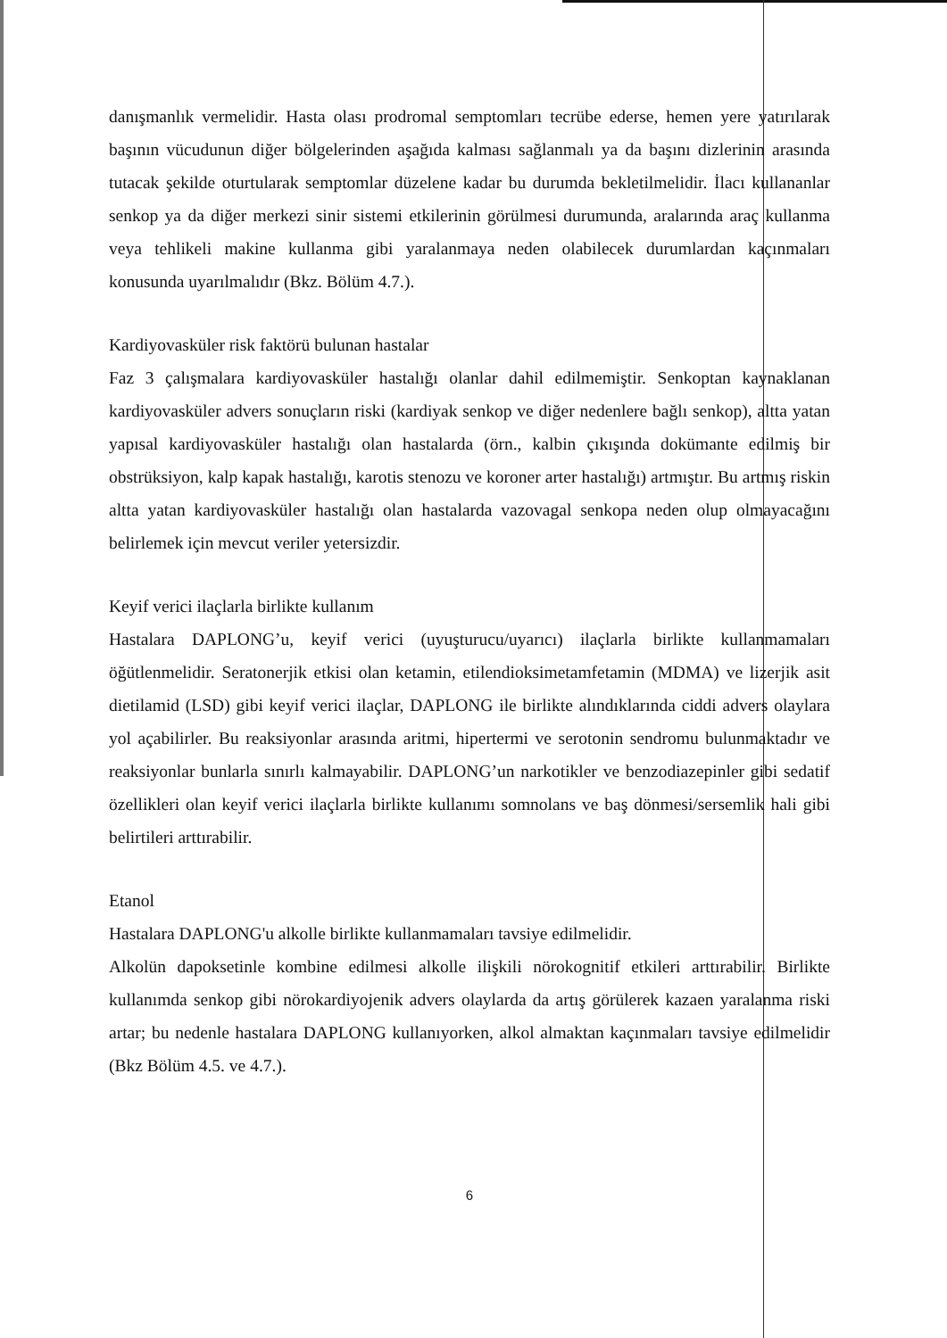danışmanlık vermelidir. Hasta olası prodromal semptomları tecrübe ederse, hemen yere yatırılarak başının vücudunun diğer bölgelerinden aşağıda kalması sağlanmalı ya da başını dizlerinin arasında tutacak şekilde oturtularak semptomlar düzelene kadar bu durumda bekletilmelidir. İlacı kullananlar senkop ya da diğer merkezi sinir sistemi etkilerinin görülmesi durumunda, aralarında araç kullanma veya tehlikeli makine kullanma gibi yaralanmaya neden olabilecek durumlardan kaçınmaları konusunda uyarılmalıdır (Bkz. Bölüm 4.7.).
Kardiyovasküler risk faktörü bulunan hastalar
Faz 3 çalışmalara kardiyovasküler hastalığı olanlar dahil edilmemiştir. Senkoptan kaynaklanan kardiyovasküler advers sonuçların riski (kardiyak senkop ve diğer nedenlere bağlı senkop), altta yatan yapısal kardiyovasküler hastalığı olan hastalarda (örn., kalbin çıkışında dokümante edilmiş bir obstrüksiyon, kalp kapak hastalığı, karotis stenozu ve koroner arter hastalığı) artmıştır. Bu artmış riskin altta yatan kardiyovasküler hastalığı olan hastalarda vazovagal senkopa neden olup olmayacağını belirlemek için mevcut veriler yetersizdir.
Keyif verici ilaçlarla birlikte kullanım
Hastalara DAPLONG’u, keyif verici (uyuşturucu/uyarıcı) ilaçlarla birlikte kullanmamaları öğütlenmelidir. Seratonerjik etkisi olan ketamin, etilendioksimetamfetamin (MDMA) ve lizerjik asit dietilamid (LSD) gibi keyif verici ilaçlar, DAPLONG ile birlikte alındıklarında ciddi advers olaylara yol açabilirler. Bu reaksiyonlar arasında aritmi, hipertermi ve serotonin sendromu bulunmaktadır ve reaksiyonlar bunlarla sınırlı kalmayabilir. DAPLONG’un narkotikler ve benzodiazepinler gibi sedatif özellikleri olan keyif verici ilaçlarla birlikte kullanımı somnolans ve baş dönmesi/sersemlik hali gibi belirtileri arttırabilir.
Etanol
Hastalara DAPLONG'u alkolle birlikte kullanmamaları tavsiye edilmelidir.
Alkolün dapoksetinle kombine edilmesi alkolle ilişkili nörokognitif etkileri arttırabilir. Birlikte kullanımda senkop gibi nörokardiyojenik advers olaylarda da artış görülerek kazaen yaralanma riski artar; bu nedenle hastalara DAPLONG kullanıyorken, alkol almaktan kaçınmaları tavsiye edilmelidir (Bkz Bölüm 4.5. ve 4.7.).
6